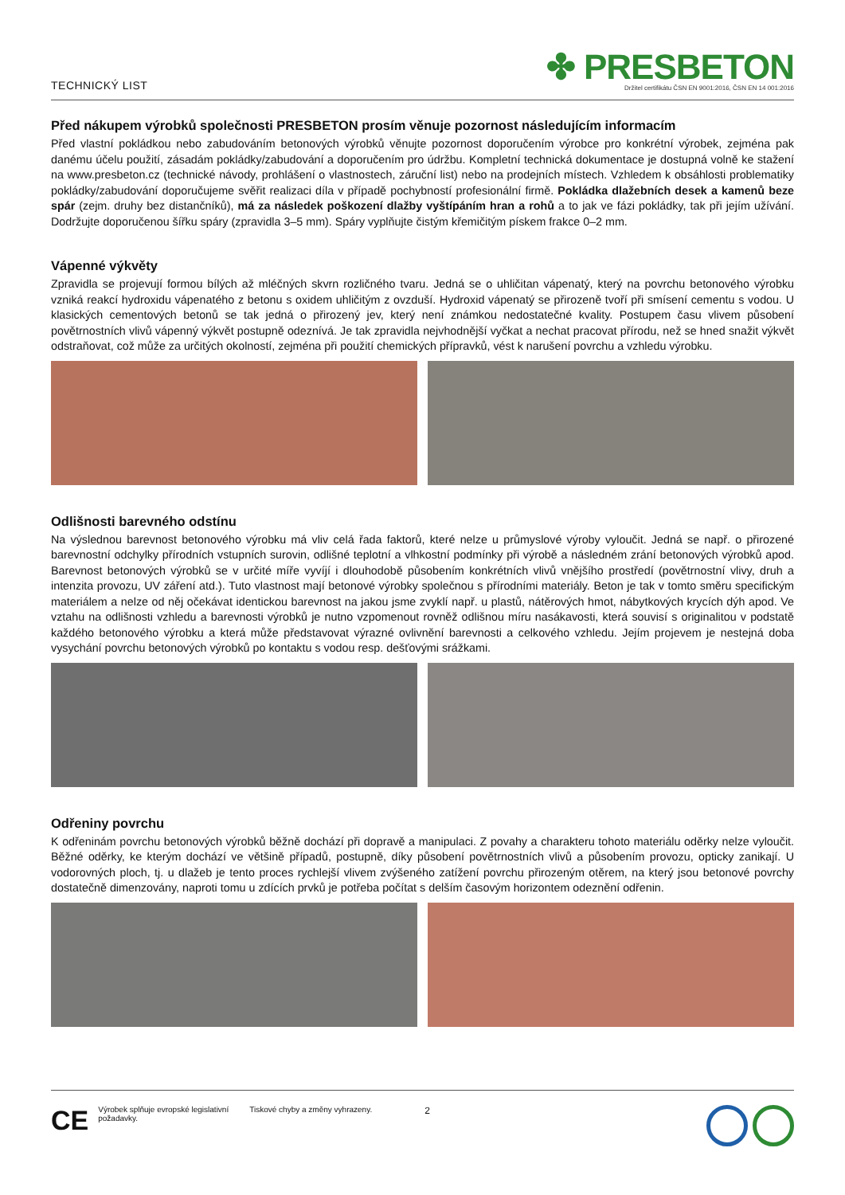TECHNICKÝ LIST
✤ PRESBETON
Držitel certifikátu ČSN EN 9001:2016, ČSN EN 14 001:2016
Před nákupem výrobků společnosti PRESBETON prosím věnuje pozornost následujícím informacím
Před vlastní pokládkou nebo zabudováním betonových výrobků věnujte pozornost doporučením výrobce pro konkrétní výrobek, zejména pak danému účelu použití, zásadám pokládky/zabudování a doporučením pro údržbu. Kompletní technická dokumentace je dostupná volně ke stažení na www.presbeton.cz (technické návody, prohlášení o vlastnostech, záruční list) nebo na prodejních místech. Vzhledem k obsáhlosti problematiky pokládky/zabudování doporučujeme svěřit realizaci díla v případě pochybností profesionální firmě. Pokládka dlažebních desek a kamenů beze spár (zejm. druhy bez distančníků), má za následek poškození dlažby vyštípáním hran a rohů a to jak ve fázi pokládky, tak při jejím užívání. Dodržujte doporučenou šířku spáry (zpravidla 3–5 mm). Spáry vyplňujte čistým křemičitým pískem frakce 0–2 mm.
Vápenné výkvěty
Zpravidla se projevují formou bílých až mléčných skvrn rozličného tvaru. Jedná se o uhličitan vápenatý, který na povrchu betonového výrobku vzniká reakcí hydroxidu vápenatého z betonu s oxidem uhličitým z ovzduší. Hydroxid vápenatý se přirozeně tvoří při smísení cementu s vodou. U klasických cementových betonů se tak jedná o přirozený jev, který není známkou nedostatečné kvality. Postupem času vlivem působení povětrnostních vlivů vápenný výkvět postupně odeznívá. Je tak zpravidla nejvhodnější vyčkat a nechat pracovat přírodu, než se hned snažit výkvět odstraňovat, což může za určitých okolností, zejména při použití chemických přípravků, vést k narušení povrchu a vzhledu výrobku.
Odlišnosti barevného odstínu
Na výslednou barevnost betonového výrobku má vliv celá řada faktorů, které nelze u průmyslové výroby vyloučit. Jedná se např. o přirozené barevnostní odchylky přírodních vstupních surovin, odlišné teplotní a vlhkostní podmínky při výrobě a následném zrání betonových výrobků apod. Barevnost betonových výrobků se v určité míře vyvíjí i dlouhodobě působením konkrétních vlivů vnějšího prostředí (povětrnostní vlivy, druh a intenzita provozu, UV záření atd.). Tuto vlastnost mají betonové výrobky společnou s přírodními materiály. Beton je tak v tomto směru specifickým materiálem a nelze od něj očekávat identickou barevnost na jakou jsme zvyklí např. u plastů, nátěrových hmot, nábytkových krycích dýh apod. Ve vztahu na odlišnosti vzhledu a barevnosti výrobků je nutno vzpomenout rovněž odlišnou míru nasákavosti, která souvisí s originalitou v podstatě každého betonového výrobku a která může představovat výrazné ovlivnění barevnosti a celkového vzhledu. Jejím projevem je nestejná doba vysychání povrchu betonových výrobků po kontaktu s vodou resp. dešťovými srážkami.
Odřeniny povrchu
K odřeninám povrchu betonových výrobků běžně dochází při dopravě a manipulaci. Z povahy a charakteru tohoto materiálu oděrky nelze vyloučit. Běžné oděrky, ke kterým dochází ve většině případů, postupně, díky působení povětrnostních vlivů a působením provozu, opticky zanikají. U vodorovných ploch, tj. u dlažeb je tento proces rychlejší vlivem zvýšeného zatížení povrchu přirozeným otěrem, na který jsou betonové povrchy dostatečně dimenzovány, naproti tomu u zdících prvků je potřeba počítat s delším časovým horizontem odeznění odřenin.
CE Výrobek splňuje evropské legislativní požadavky. Tiskové chyby a změny vyhrazeny. 2